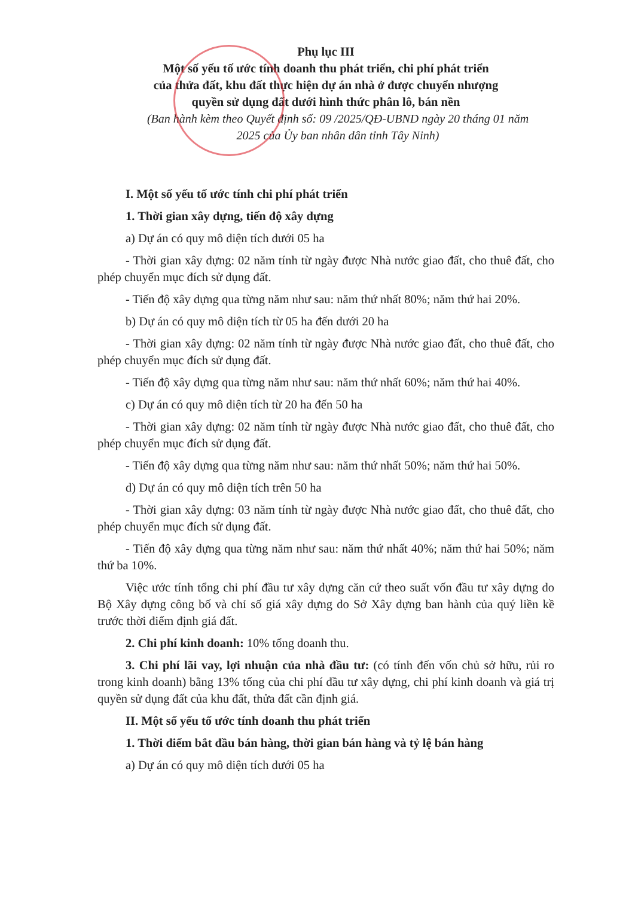Phụ lục III
Một số yếu tố ước tính doanh thu phát triển, chi phí phát triển
của thửa đất, khu đất thực hiện dự án nhà ở được chuyển nhượng
quyền sử dụng đất dưới hình thức phân lô, bán nền
(Ban hành kèm theo Quyết định số: 09 /2025/QĐ-UBND ngày 20 tháng 01 năm
2025 của Ủy ban nhân dân tỉnh Tây Ninh)
I. Một số yếu tố ước tính chi phí phát triển
1. Thời gian xây dựng, tiến độ xây dựng
a) Dự án có quy mô diện tích dưới 05 ha
- Thời gian xây dựng: 02 năm tính từ ngày được Nhà nước giao đất, cho thuê đất, cho phép chuyển mục đích sử dụng đất.
- Tiến độ xây dựng qua từng năm như sau: năm thứ nhất 80%; năm thứ hai 20%.
b) Dự án có quy mô diện tích từ 05 ha đến dưới 20 ha
- Thời gian xây dựng: 02 năm tính từ ngày được Nhà nước giao đất, cho thuê đất, cho phép chuyển mục đích sử dụng đất.
- Tiến độ xây dựng qua từng năm như sau: năm thứ nhất 60%; năm thứ hai 40%.
c) Dự án có quy mô diện tích từ 20 ha đến 50 ha
- Thời gian xây dựng: 02 năm tính từ ngày được Nhà nước giao đất, cho thuê đất, cho phép chuyển mục đích sử dụng đất.
- Tiến độ xây dựng qua từng năm như sau: năm thứ nhất 50%; năm thứ hai 50%.
d) Dự án có quy mô diện tích trên 50 ha
- Thời gian xây dựng: 03 năm tính từ ngày được Nhà nước giao đất, cho thuê đất, cho phép chuyển mục đích sử dụng đất.
- Tiến độ xây dựng qua từng năm như sau: năm thứ nhất 40%; năm thứ hai 50%; năm thứ ba 10%.
Việc ước tính tổng chi phí đầu tư xây dựng căn cứ theo suất vốn đầu tư xây dựng do Bộ Xây dựng công bố và chỉ số giá xây dựng do Sở Xây dựng ban hành của quý liền kề trước thời điểm định giá đất.
2. Chi phí kinh doanh: 10% tổng doanh thu.
3. Chi phí lãi vay, lợi nhuận của nhà đầu tư: (có tính đến vốn chủ sở hữu, rủi ro trong kinh doanh) bằng 13% tổng của chi phí đầu tư xây dựng, chi phí kinh doanh và giá trị quyền sử dụng đất của khu đất, thửa đất cần định giá.
II. Một số yếu tố ước tính doanh thu phát triển
1. Thời điểm bắt đầu bán hàng, thời gian bán hàng và tỷ lệ bán hàng
a) Dự án có quy mô diện tích dưới 05 ha